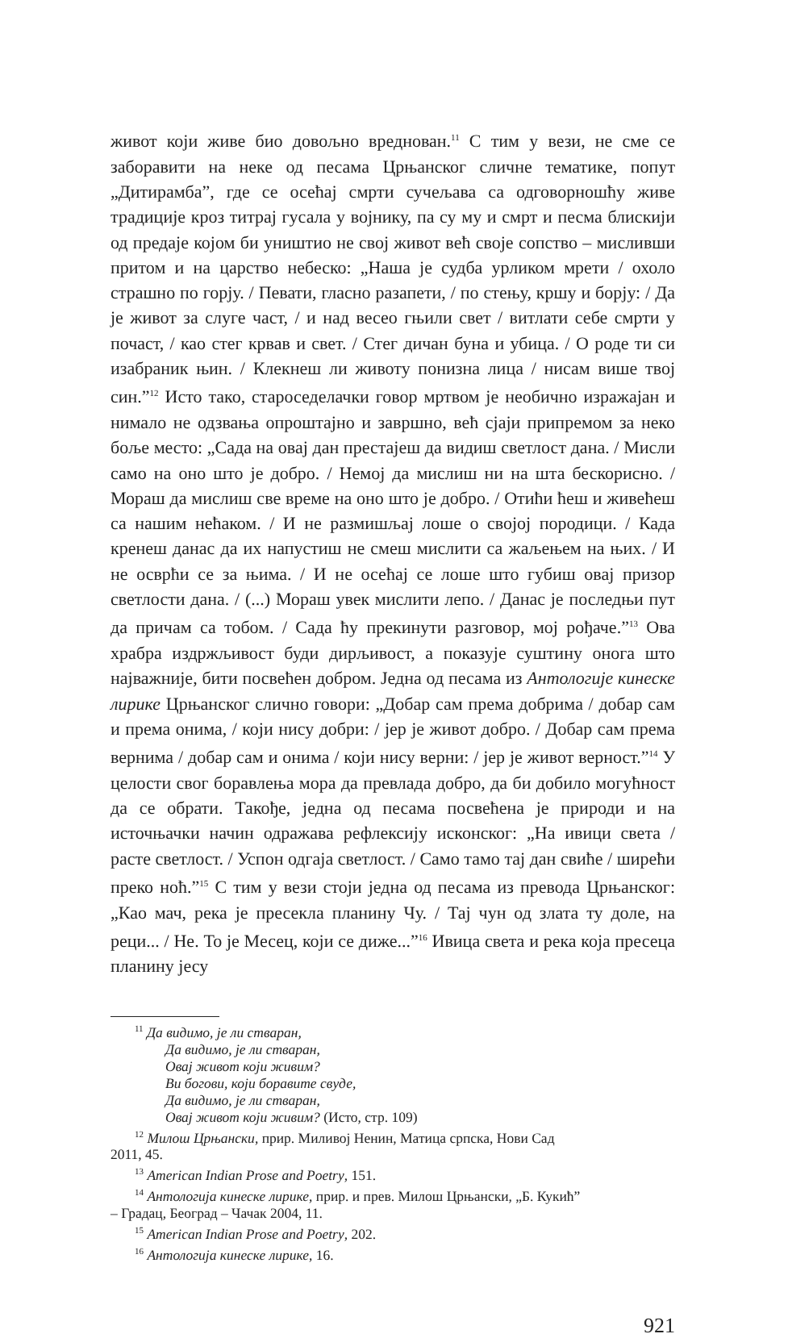живот који живе био довољно вреднован.<sup>11</sup> С тим у вези, не сме се заборавити на неке од песама Црњанског сличне тематике, попут „Дитирамба”, где се осећај смрти сучељава са одговорношћу живе традиције кроз титрај гусала у војнику, па су му и смрт и песма блискији од предаје којом би уништио не свој живот већ своје сопство – мисливши притом и на царство небеско: „Наша је судба урликом мрети / охоло страшно по горју. / Певати, гласно разапети, / по стењу, кршу и борју: / Да је живот за слуге част, / и над весео гњили свет / витлати себе смрти у почаст, / као стег крвав и свет. / Стег дичан буна и убица. / О роде ти си изабраник њин. / Клекнеш ли животу понизна лица / нисам више твој син.”<sup>12</sup> Исто тако, староседелачки говор мртвом је необично изражајан и нимало не одзвања опроштајно и завршно, већ сјаји припремом за неко боље место: „Сада на овај дан престајеш да видиш светлост дана. / Мисли само на оно што је добро. / Немој да мислиш ни на шта бескорисно. / Мораш да мислиш све време на оно што је добро. / Отићи ћеш и живећеш са нашим нећаком. / И не размишљај лоше о својој породици. / Када кренеш данас да их напустиш не смеш мислити са жаљењем на њих. / И не осврћи се за њима. / И не осећај се лоше што губиш овај призор светлости дана. / (...) Мораш увек мислити лепо. / Данас је последњи пут да причам са тобом. / Сада ћу прекинути разговор, мој рођаче.”<sup>13</sup> Ова храбра издржљивост буди дирљивост, а показује суштину онога што најважније, бити посвећен добром. Једна од песама из Антологије кинеске лирике Црњанског слично говори: „Добар сам према добрима / добар сам и према онима, / који нису добри: / јер је живот добро. / Добар сам према вернима / добар сам и онима / који нису верни: / јер је живот верност.”<sup>14</sup> У целости свог боравлења мора да превлада добро, да би добило могућност да се обрати. Такође, једна од песама посвећена је природи и на источњачки начин одражава рефлексију исконског: „На ивици света / расте светлост. / Успон одгаја светлост. / Само тамо тај дан свиће / ширећи преко ноћ.”<sup>15</sup> С тим у вези стоји једна од песама из превода Црњанског: „Као мач, река је пресекла планину Чу. / Тај чун од злата ту доле, на реци... / Не. То је Месец, који се диже...”<sup>16</sup> Ивица света и река која пресеца планину јесу
<sup>11</sup> Да видимо, је ли стваран,
Да видимо, је ли стваран,
Овај живот који живим?
Ви богови, који боравите свуде,
Да видимо, је ли стваран,
Овај живот који живим? (Исто, стр. 109)
<sup>12</sup> Милош Црњански, прир. Миливој Ненин, Матица српска, Нови Сад
2011, 45.
<sup>13</sup> American Indian Prose and Poetry, 151.
<sup>14</sup> Антологија кинеске лирике, прир. и прев. Милош Црњански, „Б. Кукић”
– Градац, Београд – Чачак 2004, 11.
<sup>15</sup> American Indian Prose and Poetry, 202.
<sup>16</sup> Антологија кинеске лирике, 16.
921